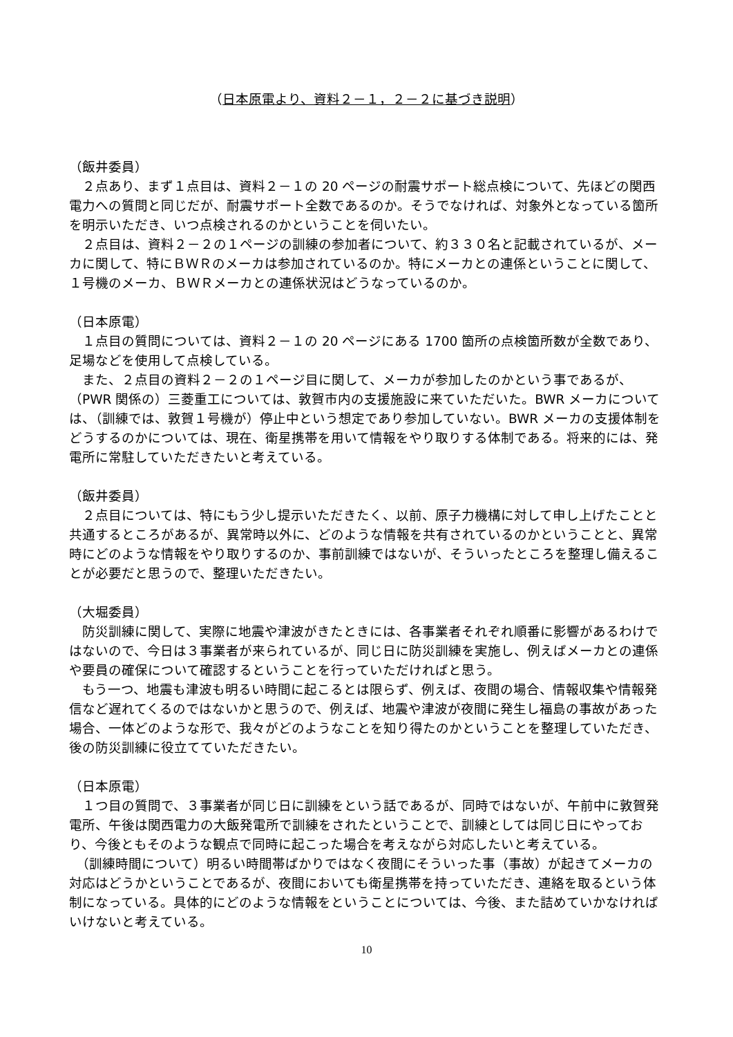（日本原電より、資料２－１，２－２に基づき説明）
（飯井委員）
　２点あり、まず１点目は、資料２－１の 20 ページの耐震サポート総点検について、先ほどの関西電力への質問と同じだが、耐震サポート全数であるのか。そうでなければ、対象外となっている箇所を明示いただき、いつ点検されるのかということを伺いたい。
　２点目は、資料２－２の１ページの訓練の参加者について、約３３０名と記載されているが、メーカに関して、特にＢＷＲのメーカは参加されているのか。特にメーカとの連係ということに関して、１号機のメーカ、ＢＷＲメーカとの連係状況はどうなっているのか。
（日本原電）
　１点目の質問については、資料２－１の 20 ページにある 1700 箇所の点検箇所数が全数であり、足場などを使用して点検している。
　また、２点目の資料２－２の１ページ目に関して、メーカが参加したのかという事であるが、（PWR 関係の）三菱重工については、敦賀市内の支援施設に来ていただいた。BWR メーカについては、（訓練では、敦賀１号機が）停止中という想定であり参加していない。BWR メーカの支援体制をどうするのかについては、現在、衛星携帯を用いて情報をやり取りする体制である。将来的には、発電所に常駐していただきたいと考えている。
（飯井委員）
　２点目については、特にもう少し提示いただきたく、以前、原子力機構に対して申し上げたことと共通するところがあるが、異常時以外に、どのような情報を共有されているのかということと、異常時にどのような情報をやり取りするのか、事前訓練ではないが、そういったところを整理し備えることが必要だと思うので、整理いただきたい。
（大堀委員）
　防災訓練に関して、実際に地震や津波がきたときには、各事業者それぞれ順番に影響があるわけではないので、今日は３事業者が来られているが、同じ日に防災訓練を実施し、例えばメーカとの連係や要員の確保について確認するということを行っていただければと思う。
　もう一つ、地震も津波も明るい時間に起こるとは限らず、例えば、夜間の場合、情報収集や情報発信など遅れてくるのではないかと思うので、例えば、地震や津波が夜間に発生し福島の事故があった場合、一体どのような形で、我々がどのようなことを知り得たのかということを整理していただき、後の防災訓練に役立てていただきたい。
（日本原電）
　１つ目の質問で、３事業者が同じ日に訓練をという話であるが、同時ではないが、午前中に敦賀発電所、午後は関西電力の大飯発電所で訓練をされたということで、訓練としては同じ日にやっており、今後ともそのような観点で同時に起こった場合を考えながら対応したいと考えている。
　（訓練時間について）明るい時間帯ばかりではなく夜間にそういった事（事故）が起きてメーカの対応はどうかということであるが、夜間においても衛星携帯を持っていただき、連絡を取るという体制になっている。具体的にどのような情報をということについては、今後、また詰めていかなければいけないと考えている。
10